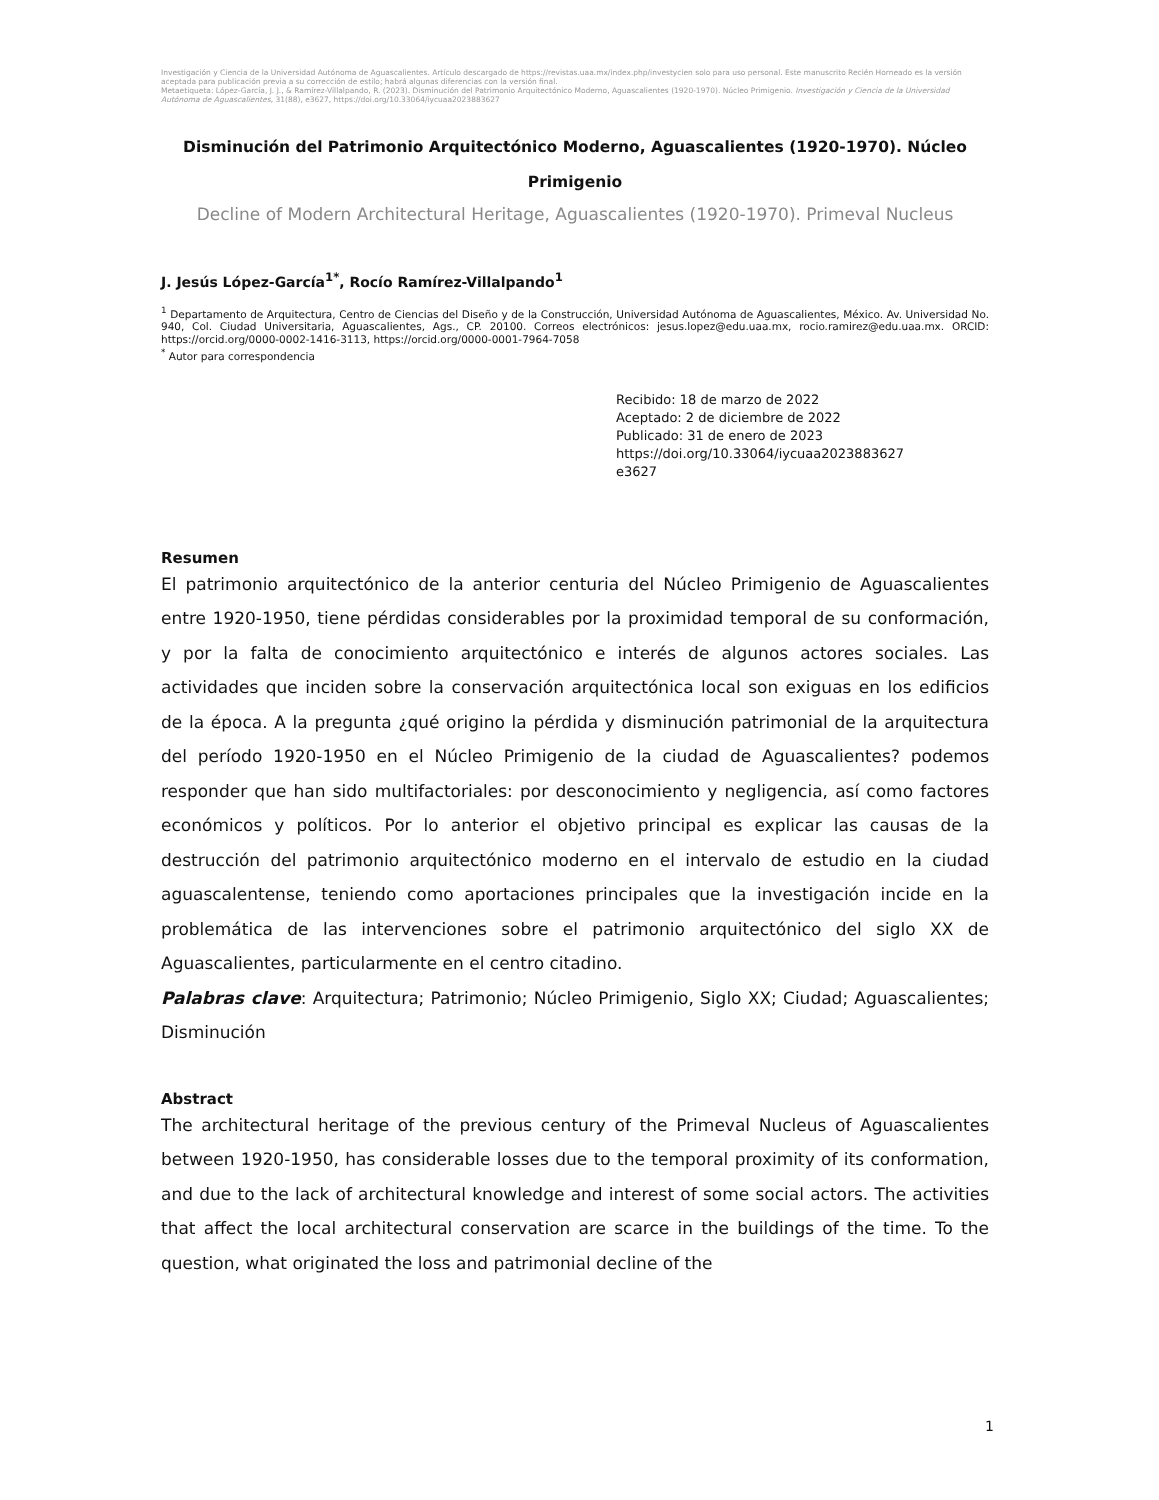Investigación y Ciencia de la Universidad Autónoma de Aguascalientes. Artículo descargado de https://revistas.uaa.mx/index.php/investycien solo para uso personal. Este manuscrito Recién Horneado es la versión aceptada para publicación previa a su corrección de estilo; habrá algunas diferencias con la versión final.
Metaetiqueta: López-García, J. J., & Ramírez-Villalpando, R. (2023). Disminución del Patrimonio Arquitectónico Moderno, Aguascalientes (1920-1970). Núcleo Primigenio. Investigación y Ciencia de la Universidad Autónoma de Aguascalientes, 31(88), e3627, https://doi.org/10.33064/iycuaa2023883627
Disminución del Patrimonio Arquitectónico Moderno, Aguascalientes (1920-1970). Núcleo Primigenio
Decline of Modern Architectural Heritage, Aguascalientes (1920-1970). Primeval Nucleus
J. Jesús López-García<sup>1*</sup>, Rocío Ramírez-Villalpando<sup>1</sup>
<sup>1</sup> Departamento de Arquitectura, Centro de Ciencias del Diseño y de la Construcción, Universidad Autónoma de Aguascalientes, México. Av. Universidad No. 940, Col. Ciudad Universitaria, Aguascalientes, Ags., CP. 20100. Correos electrónicos: jesus.lopez@edu.uaa.mx, rocio.ramirez@edu.uaa.mx. ORCID: https://orcid.org/0000-0002-1416-3113, https://orcid.org/0000-0001-7964-7058
<sup>*</sup> Autor para correspondencia
Recibido: 18 de marzo de 2022
Aceptado: 2 de diciembre de 2022
Publicado: 31 de enero de 2023
https://doi.org/10.33064/iycuaa2023883627
e3627
Resumen
El patrimonio arquitectónico de la anterior centuria del Núcleo Primigenio de Aguascalientes entre 1920-1950, tiene pérdidas considerables por la proximidad temporal de su conformación, y por la falta de conocimiento arquitectónico e interés de algunos actores sociales. Las actividades que inciden sobre la conservación arquitectónica local son exiguas en los edificios de la época. A la pregunta ¿qué origino la pérdida y disminución patrimonial de la arquitectura del período 1920-1950 en el Núcleo Primigenio de la ciudad de Aguascalientes? podemos responder que han sido multifactoriales: por desconocimiento y negligencia, así como factores económicos y políticos. Por lo anterior el objetivo principal es explicar las causas de la destrucción del patrimonio arquitectónico moderno en el intervalo de estudio en la ciudad aguascalentense, teniendo como aportaciones principales que la investigación incide en la problemática de las intervenciones sobre el patrimonio arquitectónico del siglo XX de Aguascalientes, particularmente en el centro citadino.
Palabras clave: Arquitectura; Patrimonio; Núcleo Primigenio, Siglo XX; Ciudad; Aguascalientes; Disminución
Abstract
The architectural heritage of the previous century of the Primeval Nucleus of Aguascalientes between 1920-1950, has considerable losses due to the temporal proximity of its conformation, and due to the lack of architectural knowledge and interest of some social actors. The activities that affect the local architectural conservation are scarce in the buildings of the time. To the question, what originated the loss and patrimonial decline of the
1